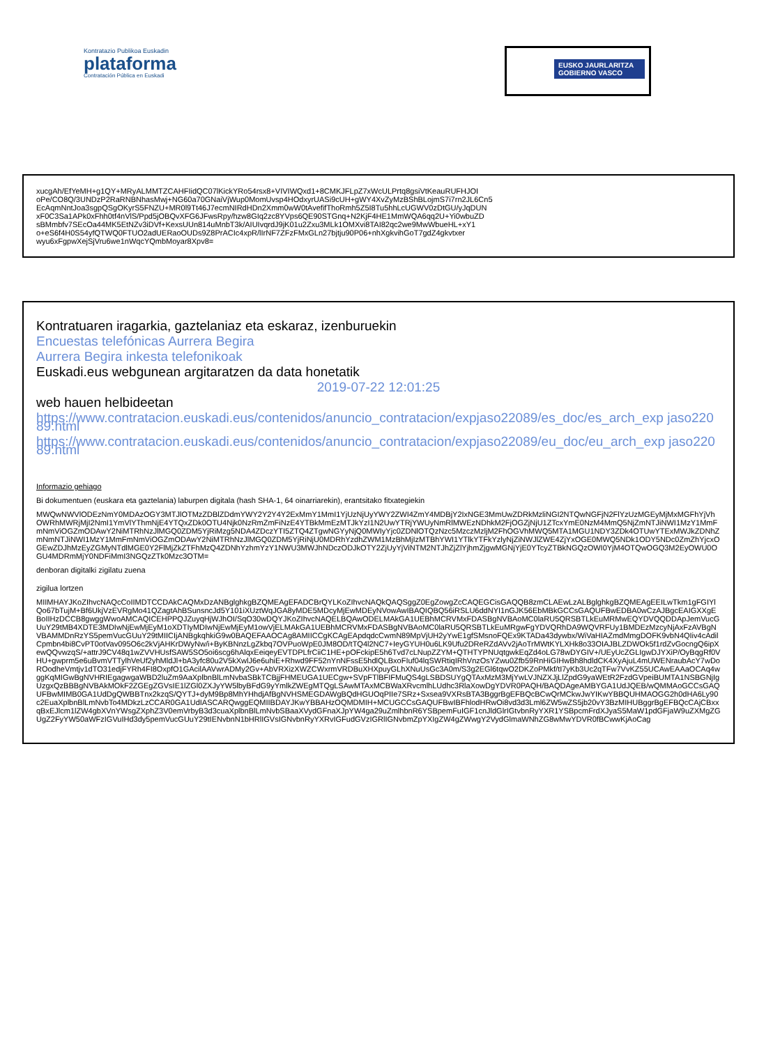Kontratazio Publikoa Euskadin
plataforma
Contratación Pública en Euskadi
EUSKO JAURLARITZA
GOBIERNO VASCO
xucgAh/EfYeMH+g1QY+MRyALMMTZCAHFIidQC07lKickYRo54rsx8+VIVIWQxd1+8CMKJFLpZ7xWcULPrtq8gsiVtKeauRUFHJOI
oPe/CO8Q/3UNDzP2RaRNBNhasMwj+NG60a70GNaiVjWup0MomUvsp4HOdxyrUASi9cUH+gWY4XvZyMzBShBLojmS7i7rn2JL6Cn5
EcAqmNntJoa3sgpQSgOKyrS5FNZU+MR0l9Tt46J7ecmNIRdHDn2Xmm0wW0tAvefifThoRmh5Z5I8Tu5hhLcUGWV0zDtGU/yJqDUN
xF0C3Sa1APk0xFhh0tf4nVlS/Ppd5jOBQvXFG6JFwsRpy/hzw8GIq2zc8YVps6QE90STGnq+N2KjF4HE1MmWQA6qq2U+Yi0wbuZD
sBMmbfv7SEcOa44MK5EtNZv3iDVf+KexsUUn814uMnbT3k/AIUIvqrdJ9jK01u2Zxu3MLk1OMXvi8TAI82qc2we9MwWbueHL+xY1
o+eS6f4H0S54yfQTWQ0FTUO2adUERaoOUDs9Z8PrACIc4xpR/lIrNF7ZFzFMxGLn27bjtju90P06+nhXgkvihGoT7gdZ4gkvtxer
wyu6xFgpwXejSjVru6we1nWqcYQmbMoyar8Xpv8=
Kontratuaren iragarkia, gaztelaniaz eta eskaraz, izenburuekin
Encuestas telefónicas Aurrera Begira
Aurrera Begira inkesta telefonikoak
Euskadi.eus webgunean argitaratzen da data honetatik
2019-07-22 12:01:25
web hauen helbideetan
https://www.contratacion.euskadi.eus/contenidos/anuncio_contratacion/expjaso22089/es_doc/es_arch_exp jaso22089.html
https://www.contratacion.euskadi.eus/contenidos/anuncio_contratacion/expjaso22089/eu_doc/eu_arch_exp jaso22089.html
Informazio gehiago
Bi dokumentuen (euskara eta gaztelania) laburpen digitala (hash SHA-1, 64 oinarriarekin), erantsitako fitxategiekin
MWQwNWVlODEzNmY0MDAzOGY3MTJlOTMzZDBlZDdmYWY2Y2Y4Y2ExMmY1MmI1YjUzNjUyYWY2ZWI4ZmY4MDBjY2IxNGE3MmUwZDRkMzliNGI2NTQwNGFjN2FlYzUzMGEyMjMxMGFhYjVhOWRhMWRjMjI2NmI1YmVlYThmNjE4YTQxZDk0OTU4Njk0NzRmZmFiNzE4YTBkMmEzMTJkYzI1N2UwYTRjYWUyNmRlMWEzNDhkM2FjOGZjNjU1ZTcxYmE0NzM4MmQ5NjZmNTJiNWI1MzY1MmFmNmViOGZmODAwY2NiMTRhNzJlMGQ0ZDM5YjRiMzg5NDA4ZDczYTI5ZTQ4ZTgwNGYyNjQ0MWIyYjc0ZDNlOTQzNzc5MzczMzljM2FhOGVhMWQ5MTA1MGU1NDY3ZDk4OTUwYTExMWJkZDNhZmNmNTJiNWI1MzY1MmFmNmViOGZmODAwY2NiMTRhNzJlMGQ0ZDM5YjRiNjU0MDRhYzdhZWM1MzBhMjIzMTBhYWI1YTlkYTFkYzlyNjZiNWJlZWE4ZjYxOGE0MWQ5NDk1ODY5NDc0ZmZhYjcxOGEwZDJhMzEyZGMyNTdlMGE0Y2FlMjZkZTFhMzQ4ZDNhYzhmYzY1NWU3MWJhNDczODJkOTY2ZjUyYjViNTM2NTJhZjZlYjhmZjgwMGNjYjE0YTcyZTBkNGQzOWI0YjM4OTQwOGQ3M2EyOWU0OGU4MDRmMjY0NDFiMmI3NGQzZTk0Mzc3OTM=
denboran digitalki zigilatu zuena
zigilua lortzen
MIIMHAYJKoZIhvcNAQcCoIIMDTCCDAkCAQMxDzANBglghkgBZQMEAgEFADCBrQYLKoZIhvcNAQkQAQSggZ0EgZowgZcCAQEGCisGAQQB8zmCLAEwLzALBglghkgBZQMEAgEEILwTkm1gFGIYlQo67bTujM+Bf6UkjVzEVRgMo41QZagtAhBSunsncJd5Y101iXUztWqJGA8yMDE5MDcyMjEwMDEyNVowAwIBAQIQBQ56iRSLU6ddNYI1nGJK56EbMBkGCCsGAQUFBwEDBA0wCzAJBgcEAIGXXgEBoIIHzDCCB8gwggWwoAMCAQICEHPPQJZuyqHjWJhOI/SqO30wDQYJKoZIhvcNAQELBQAwODELMAkGA1UEBhMCRVMxFDASBgNVBAoMC0laRU5QRSBTLkEuMRMwEQYDVQQDDApJemVucGUuY29tMB4XDTE3MDIwNjEwMjEyM1oXDTIyMDIwNjEwMjEyM1owVjELMAkGA1UEBhMCRVMxFDASBgNVBAoMC0laRU5QRSBTLkEuMRgwFgYDVQRhDA9WQVRFUy1BMDEzMzcyNjAxFzAVBgNVBAMMDnRzYS5pemVucGUuY29tMIICIjANBgkqhkiG9w0BAQEFAAOCAg8AMIICCgKCAgEApdqdcCwmN89MpVjUH2yYwE1gfSMsnoFQEx9KTADa43dywbx/WiVaHIAZmdMmgDOFK9vbN4QIiv4cAdilCpmbn4bi8CvPT0otVav095O6c2kVjAHKrDWyNw/i+ByKBNnzLgZkbq7OVPuoWpE0JM8OD/tTQ4l2NC7+IeyGYUH0u6LK9Ufu2DReRZdAVv2jAoTrMWtKYLXHk8o33OIAJBLZDWOk5f1rdZvGocngQ6ipXewQQvwzqS/+attrJ9CV48q1wZVVHUsfSAW5SO5oi6scg6hAlqxEeiqeyEVTDPLfrCiiC1HE+pOFckipE5h6Tvd7cLNupZZYM+QTHTYPNUqtgwkEqZd4oLG78wDYGIV+/UEyUcZGLIgwDJYXiP/OyBqgRf0VHU+gwprm5e6uBvmVTTylhVeUf2yhMldJl+bA3yfc80u2V5kXwlJ6e6uhiE+Rhwd9FF52nYnNFssE5hdlQLBxoFIuf04lqSWRtiqIRhVnzOsYZwu0Zfb59RnHiGIHwBh8hdldCK4XyAjuL4mUWENraubAcY7wDoROodheVmtjv1dTO31edjFYRh4FI8OxpfO1GAcilAAVwrADMy2Gv+AbVRXizXWZCWxrmVRDBuXHXpuyGLhXNuUsGc3A0m/S3g2EGl6tqwO2DKZoPMkf/tI7yKb3Uc2qTFw7VvKZ55UCAwEAAaOCAq4wggKqMIGwBgNVHRIEgagwgaWBD2luZm9AaXplbnBlLmNvbaSBkTCBjjFHMEUGA1UECgw+SVpFTlBFIFMuQS4gLSBDSUYgQTAxMzM3MjYwLVJNZXJjLlZpdG9yaWEtR2FzdGVpeiBUMTA1NSBGNjIgUzgxQzBBBgNVBAkMOkF2ZGEgZGVsIE1lZGl0ZXJyYW5lbyBFdG9yYmlkZWEgMTQgLSAwMTAxMCBWaXRvcmlhLUdhc3RlaXowDgYDVR0PAQH/BAQDAgeAMBYGA1UdJQEB/wQMMAoGCCsGAQUFBwMIMB0GA1UdDgQWBBTnx2kzqS/QYTJ+dyM9Bp8MhYHhdjAfBgNVHSMEGDAWgBQdHGUOqPIIe7SRz+Sxsea9VXRsBTA3BggrBgEFBQcBCwQrMCkwJwYIKwYBBQUHMAOGG2h0dHA6Ly90c2EuaXplbnBlLmNvbTo4MDkzLzCCAR0GA1UdIASCARQwggEQMIIBDAYJKwYBBAHzOQMDMIH+MCUGCCsGAQUFBwIBFhlodHRwOi8vd3d3Lml6ZW5wZS5jb20vY3BzMIHUBggrBgEFBQcCAjCBxxqBxEJlcm1lZW4gbXVnYWsgZXphZ3V0emVrbyB3d3cuaXplbnBlLmNvbSBaaXVydGFnaXJpYW4ga29uZmlhbnR6YSBpemFuIGF1cnJldGlrIGtvbnRyYXR1YSBpcmFrdXJyaS5MaW1pdGFjaW9uZXMgZGUgZ2FyYW50aWFzIGVuIHd3dy5pemVucGUuY29tIENvbnN1bHRlIGVsIGNvbnRyYXRvIGFudGVzIGRlIGNvbmZpYXIgZW4gZWwgY2VydGlmaWNhZG8wMwYDVR0fBCwwKjAoCag